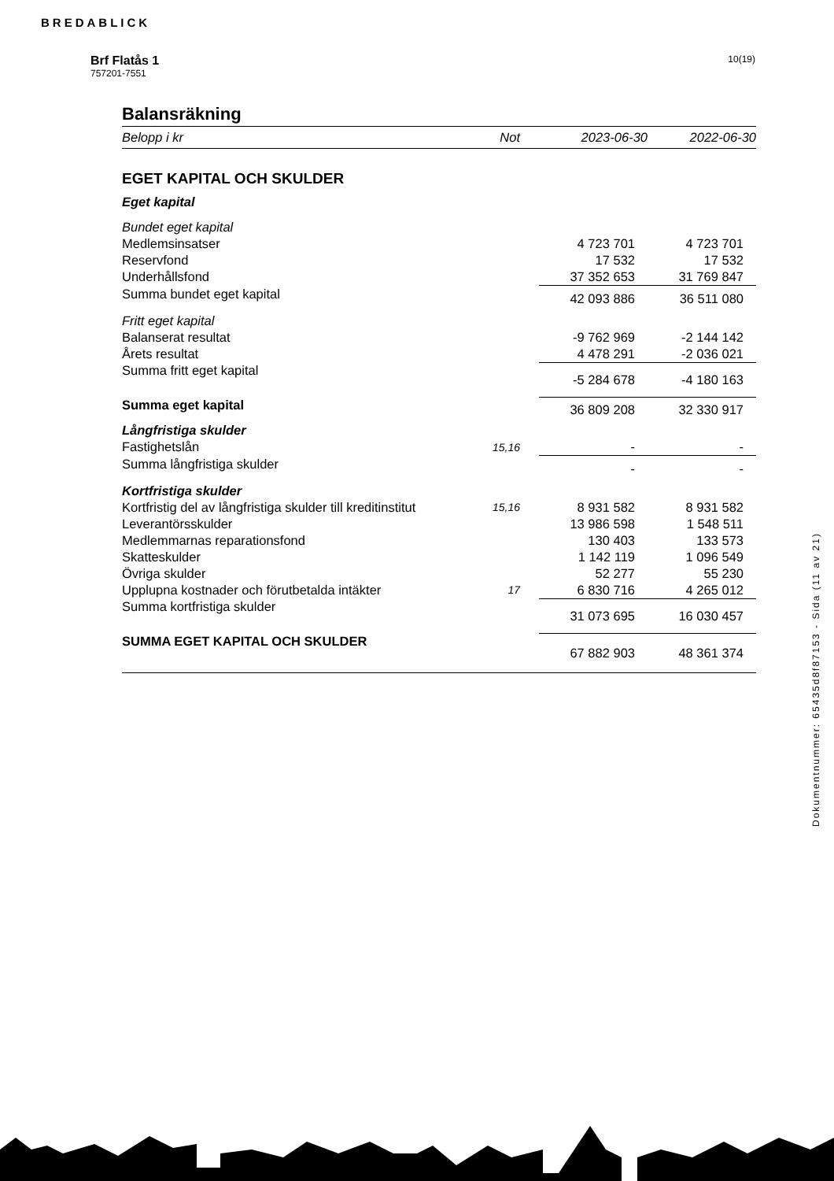BREDABLICK
10(19)
Brf Flatås 1
757201-7551
Balansräkning
| Belopp i kr | Not | 2023-06-30 | 2022-06-30 |
| --- | --- | --- | --- |
| EGET KAPITAL OCH SKULDER | | | |
| Eget kapital | | | |
| Bundet eget kapital | | | |
| Medlemsinsatser | | 4 723 701 | 4 723 701 |
| Reservfond | | 17 532 | 17 532 |
| Underhållsfond | | 37 352 653 | 31 769 847 |
| Summa bundet eget kapital | | 42 093 886 | 36 511 080 |
| Fritt eget kapital | | | |
| Balanserat resultat | | -9 762 969 | -2 144 142 |
| Årets resultat | | 4 478 291 | -2 036 021 |
| Summa fritt eget kapital | | -5 284 678 | -4 180 163 |
| Summa eget kapital | | 36 809 208 | 32 330 917 |
| Långfristiga skulder | | | |
| Fastighetslån | 15,16 | - | - |
| Summa långfristiga skulder | | - | - |
| Kortfristiga skulder | | | |
| Kortfristig del av långfristiga skulder till kreditinstitut | 15,16 | 8 931 582 | 8 931 582 |
| Leverantörsskulder | | 13 986 598 | 1 548 511 |
| Medlemmarnas reparationsfond | | 130 403 | 133 573 |
| Skatteskulder | | 1 142 119 | 1 096 549 |
| Övriga skulder | | 52 277 | 55 230 |
| Upplupna kostnader och förutbetalda intäkter | 17 | 6 830 716 | 4 265 012 |
| Summa kortfristiga skulder | | 31 073 695 | 16 030 457 |
| SUMMA EGET KAPITAL OCH SKULDER | | 67 882 903 | 48 361 374 |
Dokumentnummer: 65435d8f87153 - Sida (11 av 21)